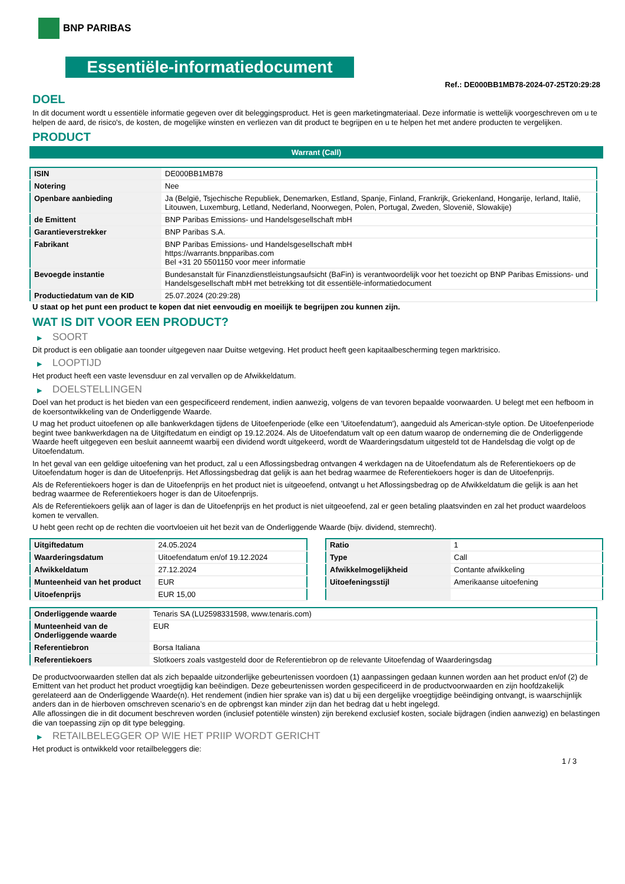BNP PARIBAS
Essentiële-informatiedocument
Ref.: DE000BB1MB78-2024-07-25T20:29:28
DOEL
In dit document wordt u essentiële informatie gegeven over dit beleggingsproduct. Het is geen marketingmateriaal. Deze informatie is wettelijk voorgeschreven om u te helpen de aard, de risico's, de kosten, de mogelijke winsten en verliezen van dit product te begrijpen en u te helpen het met andere producten te vergelijken.
PRODUCT
Warrant (Call)
| ISIN | DE000BB1MB78 |
| Notering | Nee |
| Openbare aanbieding | Ja (België, Tsjechische Republiek, Denemarken, Estland, Spanje, Finland, Frankrijk, Griekenland, Hongarije, Ierland, Italië, Litouwen, Luxemburg, Letland, Nederland, Noorwegen, Polen, Portugal, Zweden, Slovenië, Slowakije) |
| de Emittent | BNP Paribas Emissions- und Handelsgesellschaft mbH |
| Garantieverstrekker | BNP Paribas S.A. |
| Fabrikant | BNP Paribas Emissions- und Handelsgesellschaft mbH https://warrants.bnpparibas.com Bel +31 20 5501150 voor meer informatie |
| Bevoegde instantie | Bundesanstalt für Finanzdienstleistungsaufsicht (BaFin) is verantwoordelijk voor het toezicht op BNP Paribas Emissions- und Handelsgesellschaft mbH met betrekking tot dit essentiële-informatiedocument |
| Productiedatum van de KID | 25.07.2024 (20:29:28) |
U staat op het punt een product te kopen dat niet eenvoudig en moeilijk te begrijpen zou kunnen zijn.
WAT IS DIT VOOR EEN PRODUCT?
▶ SOORT
Dit product is een obligatie aan toonder uitgegeven naar Duitse wetgeving. Het product heeft geen kapitaalbescherming tegen marktrisico.
▶ LOOPTIJD
Het product heeft een vaste levensduur en zal vervallen op de Afwikkeldatum.
▶ DOELSTELLINGEN
Doel van het product is het bieden van een gespecificeerd rendement, indien aanwezig, volgens de van tevoren bepaalde voorwaarden. U belegt met een hefboom in de koersontwikkeling van de Onderliggende Waarde.
U mag het product uitoefenen op alle bankwerkdagen tijdens de Uitoefenperiode (elke een 'Uitoefendatum'), aangeduid als American-style option. De Uitoefenperiode begint twee bankwerkdagen na de Uitgiftedatum en eindigt op 19.12.2024. Als de Uitoefendatum valt op een datum waarop de onderneming die de Onderliggende Waarde heeft uitgegeven een besluit aanneemt waarbij een dividend wordt uitgekeerd, wordt de Waarderingsdatum uitgesteld tot de Handelsdag die volgt op de Uitoefendatum.
In het geval van een geldige uitoefening van het product, zal u een Aflossingsbedrag ontvangen 4 werkdagen na de Uitoefendatum als de Referentiekoers op de Uitoefendatum hoger is dan de Uitoefenprijs. Het Aflossingsbedrag dat gelijk is aan het bedrag waarmee de Referentiekoers hoger is dan de Uitoefenprijs.
Als de Referentiekoers hoger is dan de Uitoefenprijs en het product niet is uitgeoefend, ontvangt u het Aflossingsbedrag op de Afwikkeldatum die gelijk is aan het bedrag waarmee de Referentiekoers hoger is dan de Uitoefenprijs.
Als de Referentiekoers gelijk aan of lager is dan de Uitoefenprijs en het product is niet uitgeoefend, zal er geen betaling plaatsvinden en zal het product waardeloos komen te vervallen.
U hebt geen recht op de rechten die voortvloeien uit het bezit van de Onderliggende Waarde (bijv. dividend, stemrecht).
| Uitgiftedatum | 24.05.2024 |
| Waarderingsdatum | Uitoefendatum en/of 19.12.2024 |
| Afwikkeldatum | 27.12.2024 |
| Munteenheid van het product | EUR |
| Uitoefenprijs | EUR 15,00 |
| Ratio | 1 |
| Type | Call |
| Afwikkelmogelijkheid | Contante afwikkeling |
| Uitoefeningsstijl | Amerikaanse uitoefening |
| Onderliggende waarde | Tenaris SA (LU2598331598, www.tenaris.com) |
| Munteenheid van de Onderliggende waarde | EUR |
| Referentiebron | Borsa Italiana |
| Referentiekoers | Slotkoers zoals vastgesteld door de Referentiebron op de relevante Uitoefendag of Waarderingsdag |
De productvoorwaarden stellen dat als zich bepaalde uitzonderlijke gebeurtenissen voordoen (1) aanpassingen gedaan kunnen worden aan het product en/of (2) de Emittent van het product het product vroegtijdig kan beëindigen. Deze gebeurtenissen worden gespecificeerd in de productvoorwaarden en zijn hoofdzakelijk gerelateerd aan de Onderliggende Waarde(n). Het rendement (indien hier sprake van is) dat u bij een dergelijke vroegtijdige beëindiging ontvangt, is waarschijnlijk anders dan in de hierboven omschreven scenario’s en de opbrengst kan minder zijn dan het bedrag dat u hebt ingelegd.
Alle aflossingen die in dit document beschreven worden (inclusief potentiële winsten) zijn berekend exclusief kosten, sociale bijdragen (indien aanwezig) en belastingen die van toepassing zijn op dit type belegging.
▶ RETAILBELEGGER OP WIE HET PRIIP WORDT GERICHT
Het product is ontwikkeld voor retailbeleggers die:
1 / 3